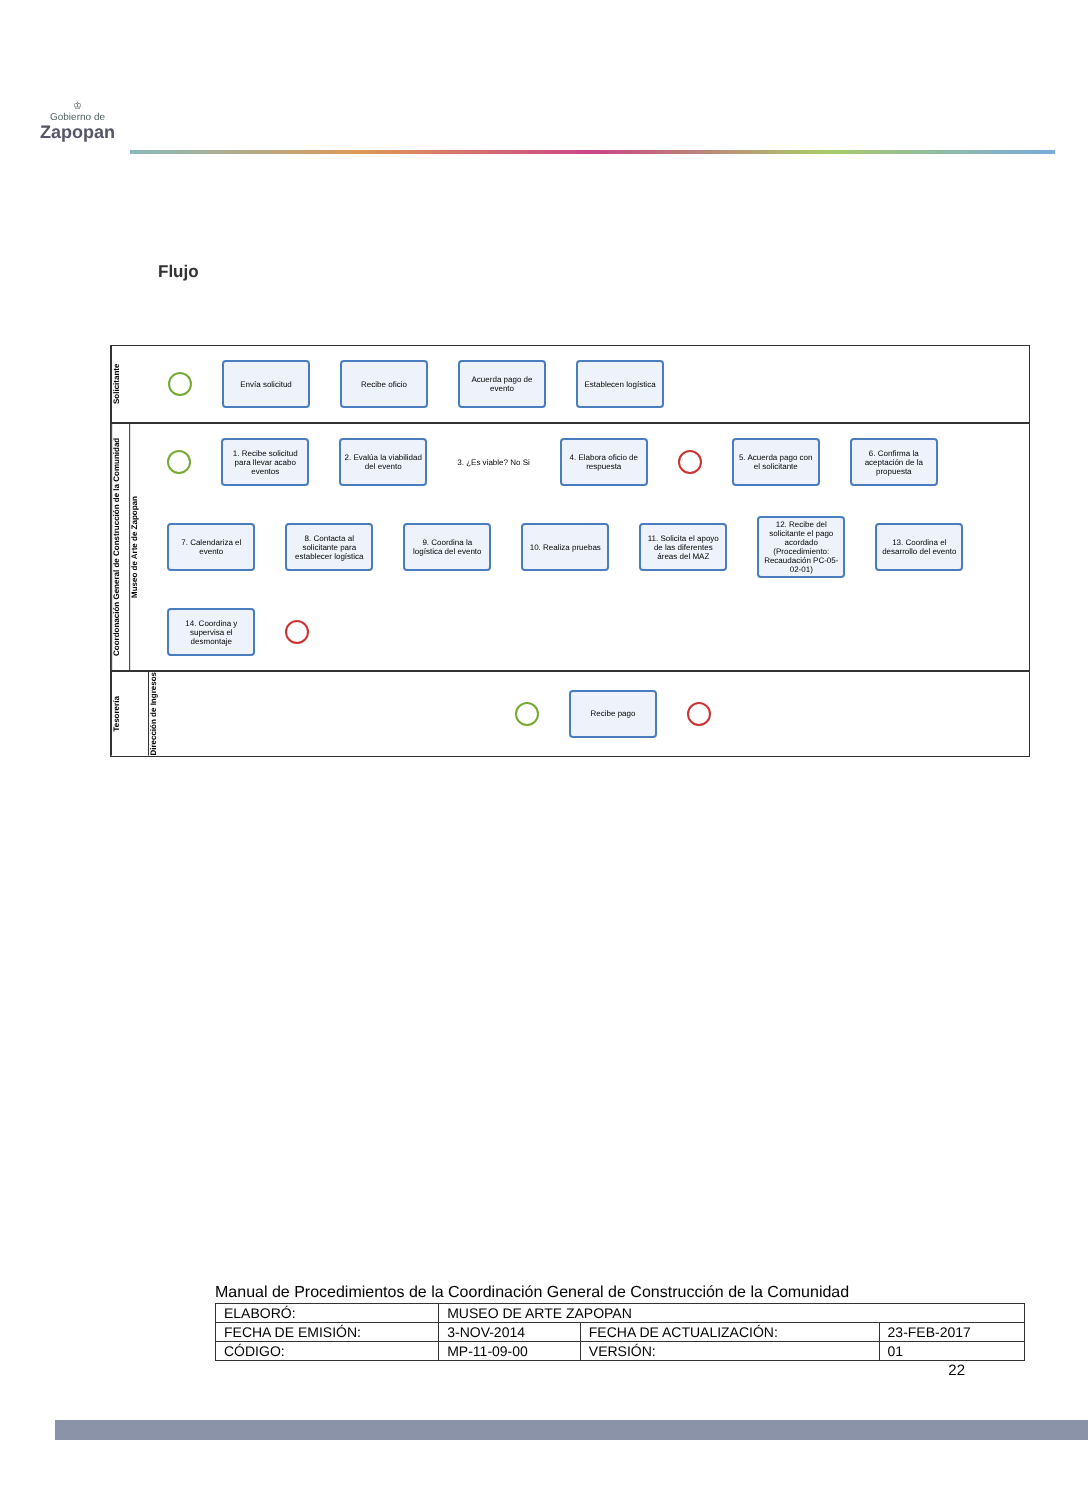♔
Gobierno de
Zapopan
Flujo
Solicitante
Envía solicitud
Recibe oficio
Acuerda pago de evento
Establecen logística
Coordonación General de Construcción de la Comunidad
Museo de Arte de Zapopan
1. Recibe solicitud para llevar acabo eventos
2. Evalúa la viabilidad del evento
3. ¿Es viable? No Si
4. Elabora oficio de respuesta
5. Acuerda pago con el solicitante
6. Confirma la aceptación de la propuesta
7. Calendariza el evento
8. Contacta al solicitante para establecer logística
9. Coordina la logística del evento
10. Realiza pruebas
11. Solicita el apoyo de las diferentes áreas del MAZ
12. Recibe del solicitante el pago acordado (Procedimiento: Recaudación PC-05-02-01)
13. Coordina el desarrollo del evento
14. Coordina y supervisa el desmontaje
Tesorería
Dirección de Ingresos
Recibe pago
Manual de Procedimientos de la Coordinación General de Construcción de la Comunidad
| ELABORÓ: | MUSEO DE ARTE ZAPOPAN | | |
| FECHA DE EMISIÓN: | 3-NOV-2014 | FECHA DE ACTUALIZACIÓN: | 23-FEB-2017 |
| CÓDIGO: | MP-11-09-00 | VERSIÓN: | 01 |
22